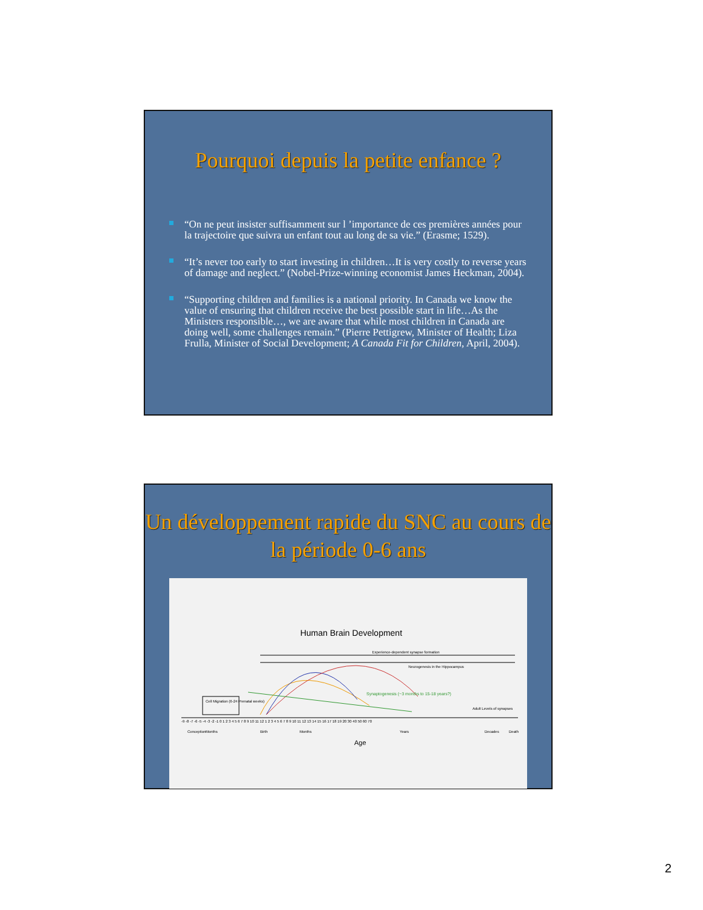Pourquoi depuis la petite enfance ?
“On ne peut insister suffisamment sur l ’importance de ces premières années pour la trajectoire que suivra un enfant tout au long de sa vie.” (Erasme; 1529).
“It’s never too early to start investing in children…It is very costly to reverse years of damage and neglect.” (Nobel-Prize-winning economist James Heckman, 2004).
“Supporting children and families is a national priority. In Canada we know the value of ensuring that children receive the best possible start in life…As the Ministers responsible…, we are aware that while most children in Canada are doing well, some challenges remain.” (Pierre Pettigrew, Minister of Health; Liza Frulla, Minister of Social Development; A Canada Fit for Children, April, 2004).
Un développement rapide du SNC au cours de la période 0-6 ans
Human Brain Development
Experience-dependent synapse formation
Neurogenesis in the Hippocampus
Synaptogenesis (~3 months to 15-18 years?)
Adult Levels of synapses
-9 -8 -7 -6 -5 -4 -3 -2 -1 0 1 2 3 4 5 6 7 8 9 10 11 12 1 2 3 4 5 6 7 8 9 10 11 12 13 14 15 16 17 18 19 20 30 40 50 60 70
Cell Migration (6-24 Prenatal weeks)
Conception
Months
Birth
Months
Years
Decades
Death
Age
2